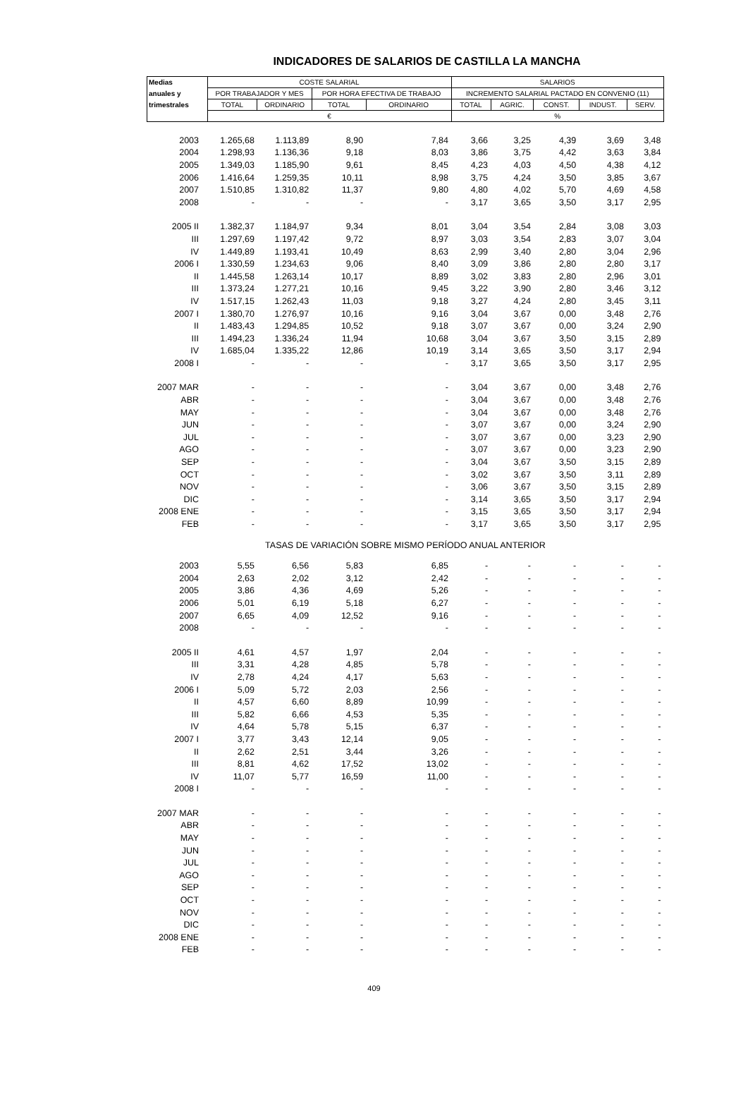INDICADORES DE SALARIOS DE CASTILLA LA MANCHA
| Medias | COSTE SALARIAL | | | | SALARIOS | | | | |
| --- | --- | --- | --- | --- | --- | --- | --- | --- | --- |
| anuales y | POR TRABAJADOR Y MES | | POR HORA EFECTIVA DE TRABAJO | | INCREMENTO SALARIAL PACTADO EN CONVENIO (11) | | | | |
| trimestrales | TOTAL | ORDINARIO | TOTAL | ORDINARIO | TOTAL | AGRIC. | CONST. | INDUST. | SERV. |
| | € | | | | % | | | | |
| 2003 | 1.265,68 | 1.113,89 | 8,90 | 7,84 | 3,66 | 3,25 | 4,39 | 3,69 | 3,48 |
| 2004 | 1.298,93 | 1.136,36 | 9,18 | 8,03 | 3,86 | 3,75 | 4,42 | 3,63 | 3,84 |
| 2005 | 1.349,03 | 1.185,90 | 9,61 | 8,45 | 4,23 | 4,03 | 4,50 | 4,38 | 4,12 |
| 2006 | 1.416,64 | 1.259,35 | 10,11 | 8,98 | 3,75 | 4,24 | 3,50 | 3,85 | 3,67 |
| 2007 | 1.510,85 | 1.310,82 | 11,37 | 9,80 | 4,80 | 4,02 | 5,70 | 4,69 | 4,58 |
| 2008 | - | - | - | - | 3,17 | 3,65 | 3,50 | 3,17 | 2,95 |
| 2005 II | 1.382,37 | 1.184,97 | 9,34 | 8,01 | 3,04 | 3,54 | 2,84 | 3,08 | 3,03 |
| III | 1.297,69 | 1.197,42 | 9,72 | 8,97 | 3,03 | 3,54 | 2,83 | 3,07 | 3,04 |
| IV | 1.449,89 | 1.193,41 | 10,49 | 8,63 | 2,99 | 3,40 | 2,80 | 3,04 | 2,96 |
| 2006 I | 1.330,59 | 1.234,63 | 9,06 | 8,40 | 3,09 | 3,86 | 2,80 | 2,80 | 3,17 |
| II | 1.445,58 | 1.263,14 | 10,17 | 8,89 | 3,02 | 3,83 | 2,80 | 2,96 | 3,01 |
| III | 1.373,24 | 1.277,21 | 10,16 | 9,45 | 3,22 | 3,90 | 2,80 | 3,46 | 3,12 |
| IV | 1.517,15 | 1.262,43 | 11,03 | 9,18 | 3,27 | 4,24 | 2,80 | 3,45 | 3,11 |
| 2007 I | 1.380,70 | 1.276,97 | 10,16 | 9,16 | 3,04 | 3,67 | 0,00 | 3,48 | 2,76 |
| II | 1.483,43 | 1.294,85 | 10,52 | 9,18 | 3,07 | 3,67 | 0,00 | 3,24 | 2,90 |
| III | 1.494,23 | 1.336,24 | 11,94 | 10,68 | 3,04 | 3,67 | 3,50 | 3,15 | 2,89 |
| IV | 1.685,04 | 1.335,22 | 12,86 | 10,19 | 3,14 | 3,65 | 3,50 | 3,17 | 2,94 |
| 2008 I | - | - | - | - | 3,17 | 3,65 | 3,50 | 3,17 | 2,95 |
| 2007 MAR | - | - | - | - | 3,04 | 3,67 | 0,00 | 3,48 | 2,76 |
| ABR | - | - | - | - | 3,04 | 3,67 | 0,00 | 3,48 | 2,76 |
| MAY | - | - | - | - | 3,04 | 3,67 | 0,00 | 3,48 | 2,76 |
| JUN | - | - | - | - | 3,07 | 3,67 | 0,00 | 3,24 | 2,90 |
| JUL | - | - | - | - | 3,07 | 3,67 | 0,00 | 3,23 | 2,90 |
| AGO | - | - | - | - | 3,07 | 3,67 | 0,00 | 3,23 | 2,90 |
| SEP | - | - | - | - | 3,04 | 3,67 | 3,50 | 3,15 | 2,89 |
| OCT | - | - | - | - | 3,02 | 3,67 | 3,50 | 3,11 | 2,89 |
| NOV | - | - | - | - | 3,06 | 3,67 | 3,50 | 3,15 | 2,89 |
| DIC | - | - | - | - | 3,14 | 3,65 | 3,50 | 3,17 | 2,94 |
| 2008 ENE | - | - | - | - | 3,15 | 3,65 | 3,50 | 3,17 | 2,94 |
| FEB | - | - | - | - | 3,17 | 3,65 | 3,50 | 3,17 | 2,95 |
| TASAS DE VARIACIÓN SOBRE MISMO PERÍODO ANUAL ANTERIOR | | | | | | | | | |
| 2003 | 5,55 | 6,56 | 5,83 | 6,85 | - | - | - | - | - |
| 2004 | 2,63 | 2,02 | 3,12 | 2,42 | - | - | - | - | - |
| 2005 | 3,86 | 4,36 | 4,69 | 5,26 | - | - | - | - | - |
| 2006 | 5,01 | 6,19 | 5,18 | 6,27 | - | - | - | - | - |
| 2007 | 6,65 | 4,09 | 12,52 | 9,16 | - | - | - | - | - |
| 2008 | - | - | - | - | - | - | - | - | - |
| 2005 II | 4,61 | 4,57 | 1,97 | 2,04 | - | - | - | - | - |
| III | 3,31 | 4,28 | 4,85 | 5,78 | - | - | - | - | - |
| IV | 2,78 | 4,24 | 4,17 | 5,63 | - | - | - | - | - |
| 2006 I | 5,09 | 5,72 | 2,03 | 2,56 | - | - | - | - | - |
| II | 4,57 | 6,60 | 8,89 | 10,99 | - | - | - | - | - |
| III | 5,82 | 6,66 | 4,53 | 5,35 | - | - | - | - | - |
| IV | 4,64 | 5,78 | 5,15 | 6,37 | - | - | - | - | - |
| 2007 I | 3,77 | 3,43 | 12,14 | 9,05 | - | - | - | - | - |
| II | 2,62 | 2,51 | 3,44 | 3,26 | - | - | - | - | - |
| III | 8,81 | 4,62 | 17,52 | 13,02 | - | - | - | - | - |
| IV | 11,07 | 5,77 | 16,59 | 11,00 | - | - | - | - | - |
| 2008 I | - | - | - | - | - | - | - | - | - |
| 2007 MAR | - | - | - | - | - | - | - | - | - |
| ABR | - | - | - | - | - | - | - | - | - |
| MAY | - | - | - | - | - | - | - | - | - |
| JUN | - | - | - | - | - | - | - | - | - |
| JUL | - | - | - | - | - | - | - | - | - |
| AGO | - | - | - | - | - | - | - | - | - |
| SEP | - | - | - | - | - | - | - | - | - |
| OCT | - | - | - | - | - | - | - | - | - |
| NOV | - | - | - | - | - | - | - | - | - |
| DIC | - | - | - | - | - | - | - | - | - |
| 2008 ENE | - | - | - | - | - | - | - | - | - |
| FEB | - | - | - | - | - | - | - | - | - |
409